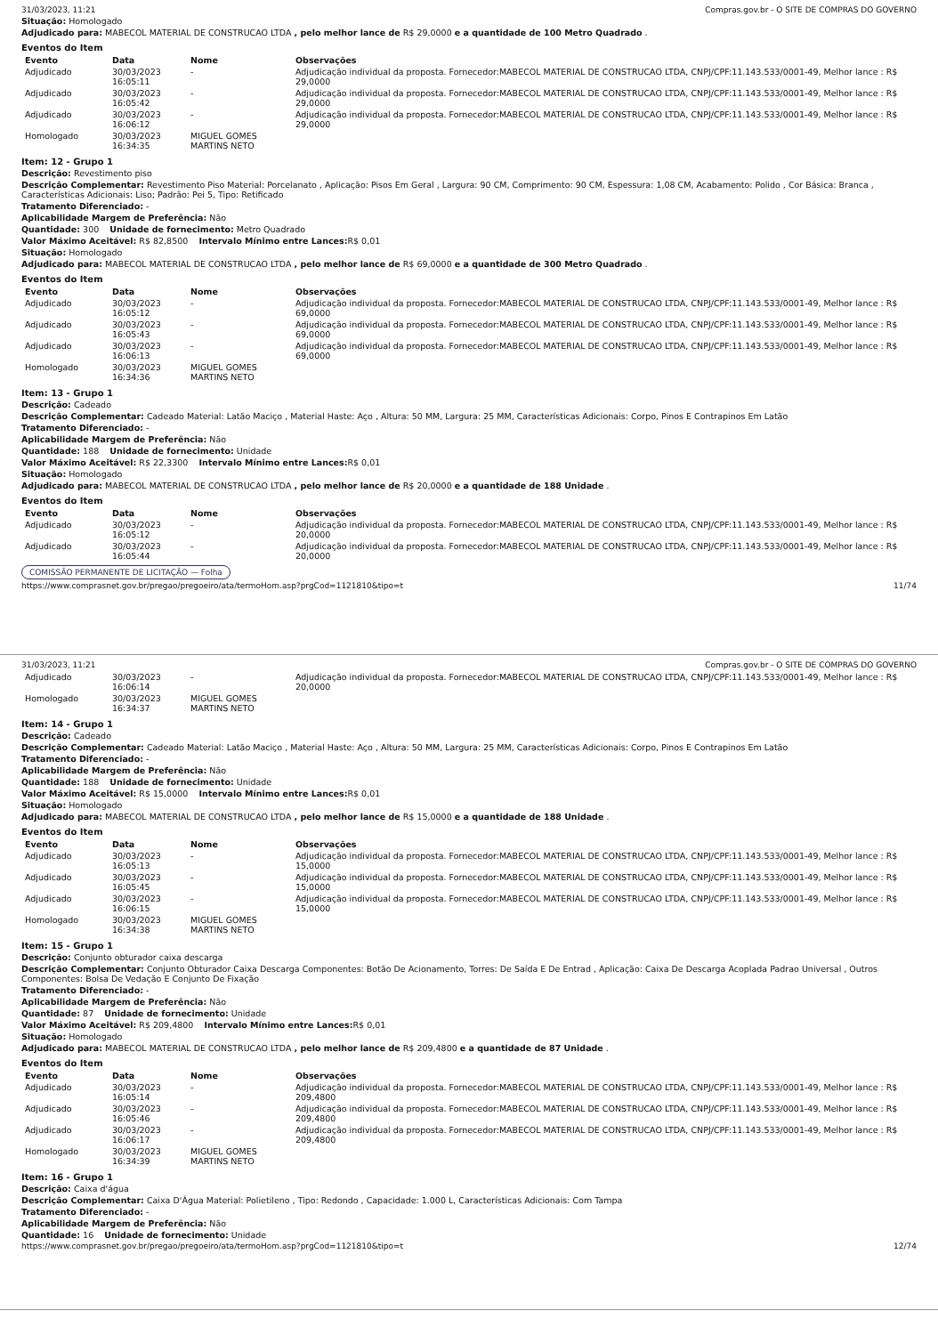31/03/2023, 11:21 Compras.gov.br - O SITE DE COMPRAS DO GOVERNO
Situação: Homologado
Adjudicado para: MABECOL MATERIAL DE CONSTRUCAO LTDA , pelo melhor lance de R$ 29,0000 e a quantidade de 100 Metro Quadrado .
Eventos do Item
| Evento | Data | Nome | Observações |
| --- | --- | --- | --- |
| Adjudicado | 30/03/2023 16:05:11 | - | Adjudicação individual da proposta. Fornecedor:MABECOL MATERIAL DE CONSTRUCAO LTDA, CNPJ/CPF:11.143.533/0001-49, Melhor lance : R$ 29,0000 |
| Adjudicado | 30/03/2023 16:05:42 | - | Adjudicação individual da proposta. Fornecedor:MABECOL MATERIAL DE CONSTRUCAO LTDA, CNPJ/CPF:11.143.533/0001-49, Melhor lance : R$ 29,0000 |
| Adjudicado | 30/03/2023 16:06:12 | - | Adjudicação individual da proposta. Fornecedor:MABECOL MATERIAL DE CONSTRUCAO LTDA, CNPJ/CPF:11.143.533/0001-49, Melhor lance : R$ 29,0000 |
| Homologado | 30/03/2023 16:34:35 | MIGUEL GOMES MARTINS NETO | |
Item: 12 - Grupo 1
Descrição: Revestimento piso
Descrição Complementar: Revestimento Piso Material: Porcelanato , Aplicação: Pisos Em Geral , Largura: 90 CM, Comprimento: 90 CM, Espessura: 1,08 CM, Acabamento: Polido , Cor Básica: Branca , Características Adicionais: Liso; Padrão: Pei 5, Tipo: Retificado
Tratamento Diferenciado: -
Aplicabilidade Margem de Preferência: Não
Quantidade: 300 Unidade de fornecimento: Metro Quadrado
Valor Máximo Aceitável: R$ 82,8500 Intervalo Mínimo entre Lances: R$ 0,01
Situação: Homologado
Adjudicado para: MABECOL MATERIAL DE CONSTRUCAO LTDA , pelo melhor lance de R$ 69,0000 e a quantidade de 300 Metro Quadrado .
Eventos do Item
| Evento | Data | Nome | Observações |
| --- | --- | --- | --- |
| Adjudicado | 30/03/2023 16:05:12 | - | Adjudicação individual da proposta. Fornecedor:MABECOL MATERIAL DE CONSTRUCAO LTDA, CNPJ/CPF:11.143.533/0001-49, Melhor lance : R$ 69,0000 |
| Adjudicado | 30/03/2023 16:05:43 | - | Adjudicação individual da proposta. Fornecedor:MABECOL MATERIAL DE CONSTRUCAO LTDA, CNPJ/CPF:11.143.533/0001-49, Melhor lance : R$ 69,0000 |
| Adjudicado | 30/03/2023 16:06:13 | - | Adjudicação individual da proposta. Fornecedor:MABECOL MATERIAL DE CONSTRUCAO LTDA, CNPJ/CPF:11.143.533/0001-49, Melhor lance : R$ 69,0000 |
| Homologado | 30/03/2023 16:34:36 | MIGUEL GOMES MARTINS NETO | |
Item: 13 - Grupo 1
Descrição: Cadeado
Descrição Complementar: Cadeado Material: Latão Maciço , Material Haste: Aço , Altura: 50 MM, Largura: 25 MM, Características Adicionais: Corpo, Pinos E Contrapinos Em Latão
Tratamento Diferenciado: -
Aplicabilidade Margem de Preferência: Não
Quantidade: 188 Unidade de fornecimento: Unidade
Valor Máximo Aceitável: R$ 22,3300 Intervalo Mínimo entre Lances: R$ 0,01
Situação: Homologado
Adjudicado para: MABECOL MATERIAL DE CONSTRUCAO LTDA , pelo melhor lance de R$ 20,0000 e a quantidade de 188 Unidade .
Eventos do Item
| Evento | Data | Nome | Observações |
| --- | --- | --- | --- |
| Adjudicado | 30/03/2023 16:05:12 | - | Adjudicação individual da proposta. Fornecedor:MABECOL MATERIAL DE CONSTRUCAO LTDA, CNPJ/CPF:11.143.533/0001-49, Melhor lance : R$ 20,0000 |
| Adjudicado | 30/03/2023 16:05:44 | - | Adjudicação individual da proposta. Fornecedor:MABECOL MATERIAL DE CONSTRUCAO LTDA, CNPJ/CPF:11.143.533/0001-49, Melhor lance : R$ 20,0000 |
COMISSÃO PERMANENTE DE LICITAÇÃO — Folha
https://www.comprasnet.gov.br/pregao/pregoeiro/ata/termoHom.asp?prgCod=1121810&tipo=t 11/74
31/03/2023, 11:21 Compras.gov.br - O SITE DE COMPRAS DO GOVERNO
| Adjudicado | 30/03/2023 16:06:14 | - | Adjudicação individual da proposta. Fornecedor:MABECOL MATERIAL DE CONSTRUCAO LTDA, CNPJ/CPF:11.143.533/0001-49, Melhor lance : R$ 20,0000 |
| Homologado | 30/03/2023 16:34:37 | MIGUEL GOMES MARTINS NETO | |
Item: 14 - Grupo 1
Descrição: Cadeado
Descrição Complementar: Cadeado Material: Latão Maciço , Material Haste: Aço , Altura: 50 MM, Largura: 25 MM, Características Adicionais: Corpo, Pinos E Contrapinos Em Latão
Tratamento Diferenciado: -
Aplicabilidade Margem de Preferência: Não
Quantidade: 188 Unidade de fornecimento: Unidade
Valor Máximo Aceitável: R$ 15,0000 Intervalo Mínimo entre Lances: R$ 0,01
Situação: Homologado
Adjudicado para: MABECOL MATERIAL DE CONSTRUCAO LTDA , pelo melhor lance de R$ 15,0000 e a quantidade de 188 Unidade .
Eventos do Item
| Evento | Data | Nome | Observações |
| --- | --- | --- | --- |
| Adjudicado | 30/03/2023 16:05:13 | - | Adjudicação individual da proposta. Fornecedor:MABECOL MATERIAL DE CONSTRUCAO LTDA, CNPJ/CPF:11.143.533/0001-49, Melhor lance : R$ 15,0000 |
| Adjudicado | 30/03/2023 16:05:45 | - | Adjudicação individual da proposta. Fornecedor:MABECOL MATERIAL DE CONSTRUCAO LTDA, CNPJ/CPF:11.143.533/0001-49, Melhor lance : R$ 15,0000 |
| Adjudicado | 30/03/2023 16:06:15 | - | Adjudicação individual da proposta. Fornecedor:MABECOL MATERIAL DE CONSTRUCAO LTDA, CNPJ/CPF:11.143.533/0001-49, Melhor lance : R$ 15,0000 |
| Homologado | 30/03/2023 16:34:38 | MIGUEL GOMES MARTINS NETO | |
Item: 15 - Grupo 1
Descrição: Conjunto obturador caixa descarga
Descrição Complementar: Conjunto Obturador Caixa Descarga Componentes: Botão De Acionamento, Torres: De Saída E De Entrad , Aplicação: Caixa De Descarga Acoplada Padrao Universal , Outros Componentes: Bolsa De Vedação E Conjunto De Fixação
Tratamento Diferenciado: -
Aplicabilidade Margem de Preferência: Não
Quantidade: 87 Unidade de fornecimento: Unidade
Valor Máximo Aceitável: R$ 209,4800 Intervalo Mínimo entre Lances: R$ 0,01
Situação: Homologado
Adjudicado para: MABECOL MATERIAL DE CONSTRUCAO LTDA , pelo melhor lance de R$ 209,4800 e a quantidade de 87 Unidade .
Eventos do Item
| Evento | Data | Nome | Observações |
| --- | --- | --- | --- |
| Adjudicado | 30/03/2023 16:05:14 | - | Adjudicação individual da proposta. Fornecedor:MABECOL MATERIAL DE CONSTRUCAO LTDA, CNPJ/CPF:11.143.533/0001-49, Melhor lance : R$ 209,4800 |
| Adjudicado | 30/03/2023 16:05:46 | - | Adjudicação individual da proposta. Fornecedor:MABECOL MATERIAL DE CONSTRUCAO LTDA, CNPJ/CPF:11.143.533/0001-49, Melhor lance : R$ 209,4800 |
| Adjudicado | 30/03/2023 16:06:17 | - | Adjudicação individual da proposta. Fornecedor:MABECOL MATERIAL DE CONSTRUCAO LTDA, CNPJ/CPF:11.143.533/0001-49, Melhor lance : R$ 209,4800 |
| Homologado | 30/03/2023 16:34:39 | MIGUEL GOMES MARTINS NETO | |
Item: 16 - Grupo 1
Descrição: Caixa d'água
Descrição Complementar: Caixa D'Água Material: Polietileno , Tipo: Redondo , Capacidade: 1.000 L, Características Adicionais: Com Tampa
Tratamento Diferenciado: -
Aplicabilidade Margem de Preferência: Não
Quantidade: 16 Unidade de fornecimento: Unidade
https://www.comprasnet.gov.br/pregao/pregoeiro/ata/termoHom.asp?prgCod=1121810&tipo=t 12/74